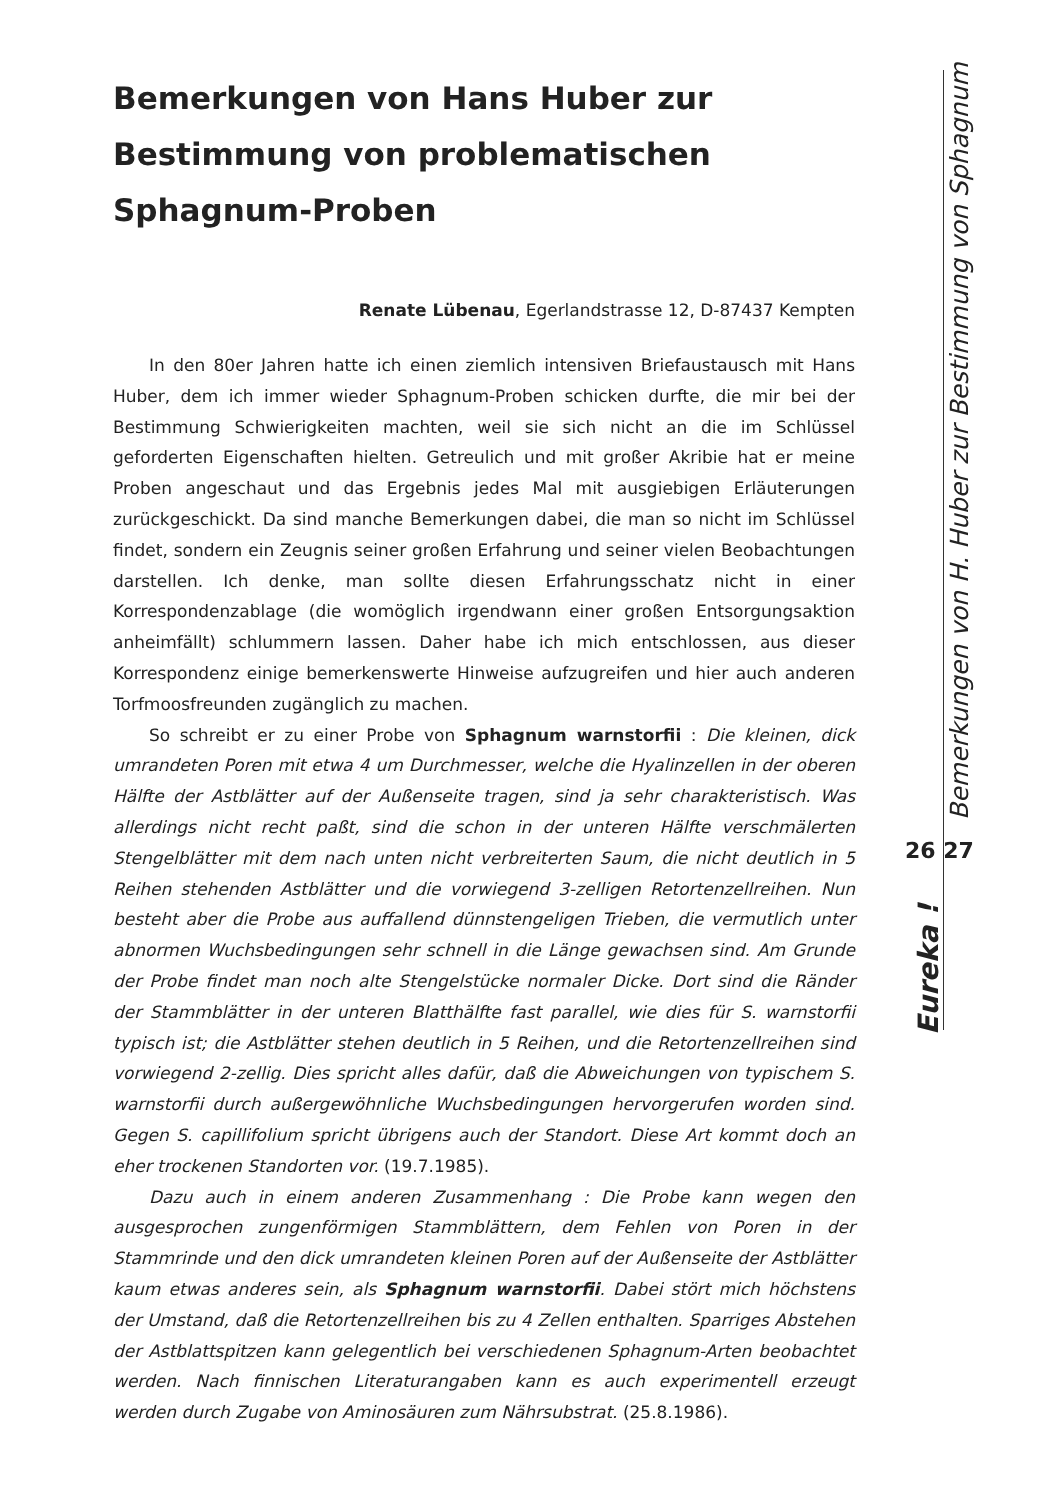Bemerkungen von Hans Huber zur Bestimmung von problematischen Sphagnum-Proben
Renate Lübenau, Egerlandstrasse 12, D-87437 Kempten
In den 80er Jahren hatte ich einen ziemlich intensiven Briefaustausch mit Hans Huber, dem ich immer wieder Sphagnum-Proben schicken durfte, die mir bei der Bestimmung Schwierigkeiten machten, weil sie sich nicht an die im Schlüssel geforderten Eigenschaften hielten. Getreulich und mit großer Akribie hat er meine Proben angeschaut und das Ergebnis jedes Mal mit ausgiebigen Erläuterungen zurückgeschickt. Da sind manche Bemerkungen dabei, die man so nicht im Schlüssel findet, sondern ein Zeugnis seiner großen Erfahrung und seiner vielen Beobachtungen darstellen. Ich denke, man sollte diesen Erfahrungsschatz nicht in einer Korrespondenzablage (die womöglich irgendwann einer großen Entsorgungsaktion anheimfällt) schlummern lassen. Daher habe ich mich entschlossen, aus dieser Korrespondenz einige bemerkenswerte Hinweise aufzugreifen und hier auch anderen Torfmoosfreunden zugänglich zu machen.
So schreibt er zu einer Probe von Sphagnum warnstorfii : Die kleinen, dick umrandeten Poren mit etwa 4 um Durchmesser, welche die Hyalinzellen in der oberen Hälfte der Astblätter auf der Außenseite tragen, sind ja sehr charakteristisch. Was allerdings nicht recht paßt, sind die schon in der unteren Hälfte verschmälerten Stengelblätter mit dem nach unten nicht verbreiterten Saum, die nicht deutlich in 5 Reihen stehenden Astblätter und die vorwiegend 3-zelligen Retortenzellreihen. Nun besteht aber die Probe aus auffallend dünnstengeligen Trieben, die vermutlich unter abnormen Wuchsbedingungen sehr schnell in die Länge gewachsen sind. Am Grunde der Probe findet man noch alte Stengelstücke normaler Dicke. Dort sind die Ränder der Stammblätter in der unteren Blatthälfte fast parallel, wie dies für S. warnstorfii typisch ist; die Astblätter stehen deutlich in 5 Reihen, und die Retortenzellreihen sind vorwiegend 2-zellig. Dies spricht alles dafür, daß die Abweichungen von typischem S. warnstorfii durch außergewöhnliche Wuchsbedingungen hervorgerufen worden sind. Gegen S. capillifolium spricht übrigens auch der Standort. Diese Art kommt doch an eher trockenen Standorten vor. (19.7.1985).
Dazu auch in einem anderen Zusammenhang : Die Probe kann wegen den ausgesprochen zungenförmigen Stammblättern, dem Fehlen von Poren in der Stammrinde und den dick umrandeten kleinen Poren auf der Außenseite der Astblätter kaum etwas anderes sein, als Sphagnum warnstorfii. Dabei stört mich höchstens der Umstand, daß die Retortenzellreihen bis zu 4 Zellen enthalten. Sparriges Abstehen der Astblattspitzen kann gelegentlich bei verschiedenen Sphagnum-Arten beobachtet werden. Nach finnischen Literaturangaben kann es auch experimentell erzeugt werden durch Zugabe von Aminosäuren zum Nährsubstrat. (25.8.1986).
Bemerkungen von H. Huber zur Bestimmung von Sphagnum
26 27
Eureka !